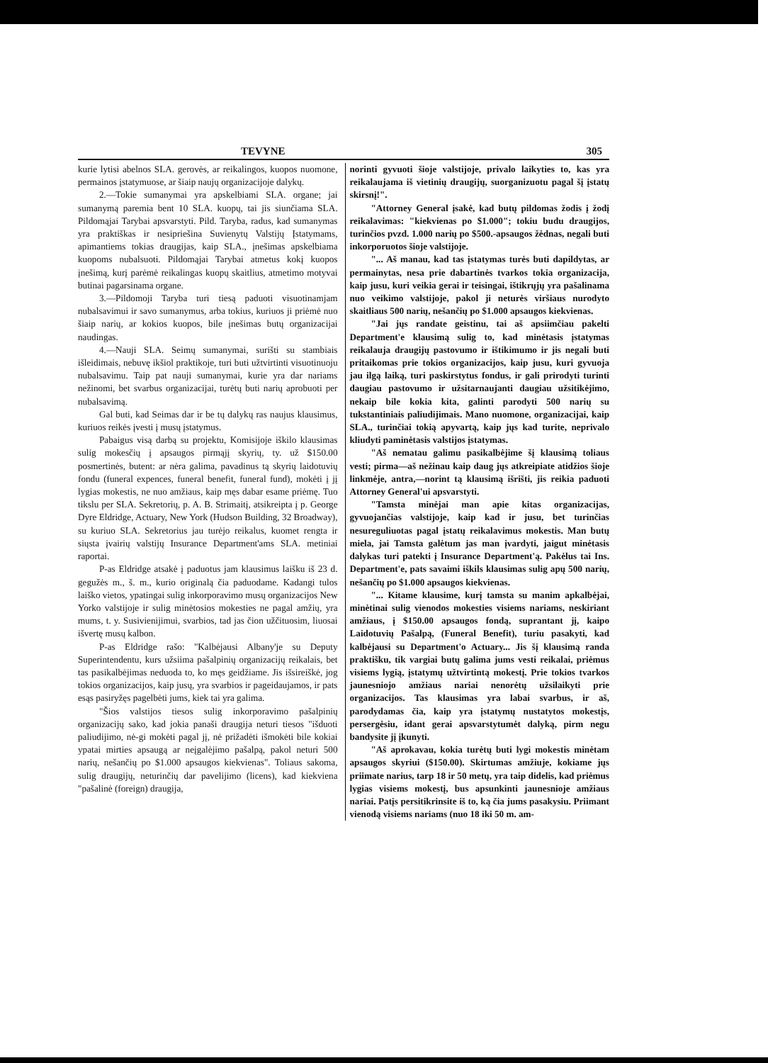TEVYNE 305
kurie lytisi abelnos SLA. gerovės, ar reikalingos, kuopos nuomone, permainos įstatymuose, ar šiaip naujų organizacijoje dalykų.
2.—Tokie sumanymai yra apskelbiami SLA. organe; jai sumanymą paremia bent 10 SLA. kuopų, tai jis siunčiama SLA. Pildomąjai Tarybai apsvarstyti. Pild. Taryba, radus, kad sumanymas yra praktiškas ir nesipriešina Suvienytų Valstijų Įstatymams, apimantiems tokias draugijas, kaip SLA., įnešimas apskelbiama kuopoms nubalsuoti. Pildomąjai Tarybai atmetus kokį kuopos įnešimą, kurį parėmė reikalingas kuopų skaitlius, atmetimo motyvai butinai pagarsinama organe.
3.—Pildomoji Taryba turi tiesą paduoti visuotinamjam nubalsavimui ir savo sumanymus, arba tokius, kuriuos ji priėmė nuo šiaip narių, ar kokios kuopos, bile įnešimas butų organizacijai naudingas.
4.—Nauji SLA. Seimų sumanymai, surišti su stambiais išleidimais, nebuvę ikšiol praktikoje, turi buti užtvirtinti visuotinuoju nubalsavimu. Taip pat nauji sumanymai, kurie yra dar nariams nežinomi, bet svarbus organizacijai, turėtų buti narių aprobuoti per nubalsavimą.
Gal buti, kad Seimas dar ir be tų dalykų ras naujus klausimus, kuriuos reikės įvesti į musų įstatymus.
Pabaigus visą darbą su projektu, Komisijoje iškilo klausimas sulig mokesčių į apsaugos pirmąjį skyrių, ty. už $150.00 posmertinės, butent: ar nėra galima, pavadinus tą skyrių laidotuvių fondu (funeral expences, funeral benefit, funeral fund), mokėti į jį lygias mokestis, ne nuo amžiaus, kaip męs dabar esame priėmę. Tuo tikslu per SLA. Sekretorių, p. A. B. Strimaitį, atsikreipta į p. George Dyre Eldridge, Actuary, New York (Hudson Building, 32 Broadway), su kuriuo SLA. Sekretorius jau turėjo reikalus, kuomet rengta ir siųsta įvairių valstijų Insurance Department'ams SLA. metiniai raportai.
P-as Eldridge atsakė į paduotus jam klausimus laišku iš 23 d. gegužės m., š. m., kurio originalą čia paduodame. Kadangi tulos laiško vietos, ypatingai sulig inkorporavimo musų organizacijos New Yorko valstijoje ir sulig minėtosios mokesties ne pagal amžių, yra mums, t. y. Susivienijimui, svarbios, tad jas čion užčituosim, liuosai išvertę musų kalbon.
P-as Eldridge rašo: "Kalbėjausi Albany'je su Deputy Superintendentu, kurs užsiima pašalpinių organizacijų reikalais, bet tas pasikalbėjimas neduoda to, ko męs geidžiame. Jis išsireiškė, jog tokios organizacijos, kaip jusų, yra svarbios ir pageidaujamos, ir pats esąs pasiryžęs pagelbėti jums, kiek tai yra galima.
"Šios valstijos tiesos sulig inkorporavimo pašalpinių organizacijų sako, kad jokia panaši draugija neturi tiesos "išduoti paliudijimo, nė-gi mokėti pagal jį, nė prižadėti išmokėti bile kokiai ypatai mirties apsaugą ar neįgalėjimo pašalpą, pakol neturi 500 narių, nešančių po $1.000 apsaugos kiekvienas". Toliaus sakoma, sulig draugijų, neturinčių dar pavelijimo (licens), kad kiekviena "pašalinė (foreign) draugija,
norinti gyvuoti šioje valstijoje, privalo laikyties to, kas yra reikalaujama iš vietinių draugijų, suorganizuotu pagal šį įstatų skirsnį!".
"Attorney General įsakė, kad butų pildomas žodis į žodį reikalavimas: "kiekvienas po $1.000"; tokiu budu draugijos, turinčios pvzd. 1.000 narių po $500.-apsaugos žėdnas, negali buti inkorporuotos šioje valstijoje.
"... Aš manau, kad tas įstatymas turės buti dapildytas, ar permainytas, nesa prie dabartinės tvarkos tokia organizacija, kaip jusu, kuri veikia gerai ir teisingai, ištikrųjų yra pašalinama nuo veikimo valstijoje, pakol ji neturės viršiaus nurodyto skaitliaus 500 narių, nešančių po $1.000 apsaugos kiekvienas.
"Jai jųs randate geistinu, tai aš apsiimčiau pakelti Department'e klausimą sulig to, kad minėtasis įstatymas reikalauja draugijų pastovumo ir ištikimumo ir jis negali buti pritaikomas prie tokios organizacijos, kaip jusu, kuri gyvuoja jau ilgą laiką, turi paskirstytus fondus, ir gali prirodyti turinti daugiau pastovumo ir užsitarnaujanti daugiau užsitikėjimo, nekaip bile kokia kita, galinti parodyti 500 narių su tukstantiniais paliudijimais. Mano nuomone, organizacijai, kaip SLA., turinčiai tokią apyvartą, kaip jųs kad turite, neprivalo kliudyti paminėtasis valstijos įstatymas.
"Aš nematau galimu pasikalbėjime šį klausimą toliaus vesti; pirma—aš nežinau kaip daug jųs atkreipiate atidžios šioje linkmėje, antra,—norint tą klausimą išrišti, jis reikia paduoti Attorney General'ui apsvarstyti.
"Tamsta minėjai man apie kitas organizacijas, gyvuojančias valstijoje, kaip kad ir jusu, bet turinčias nesureguliuotas pagal įstatų reikalavimus mokestis. Man butų miela, jai Tamsta galėtum jas man įvardyti, jaigut minėtasis dalykas turi patekti į Insurance Department'ą. Pakėlus tai Ins. Department'e, pats savaimi iškils klausimas sulig apų 500 narių, nešančių po $1.000 apsaugos kiekvienas.
"... Kitame klausime, kurį tamsta su manim apkalbėjai, minėtinai sulig vienodos mokesties visiems nariams, neskiriant amžiaus, į $150.00 apsaugos fondą, suprantant jį, kaipo Laidotuvių Pašalpą, (Funeral Benefit), turiu pasakyti, kad kalbėjausi su Department'o Actuary... Jis šį klausimą randa praktišku, tik vargiai butų galima jums vesti reikalai, priėmus visiems lygią, įstatymų užtvirtintą mokestį. Prie tokios tvarkos jaunesniojo amžiaus nariai nenorėtų užsilaikyti prie organizacijos. Tas klausimas yra labai svarbus, ir aš, parodydamas čia, kaip yra įstatymų nustatytos mokestįs, persergėsiu, idant gerai apsvarstytumėt dalyką, pirm negu bandysite jį įkunyti.
"Aš aprokavau, kokia turėtų buti lygi mokestis minėtam apsaugos skyriui ($150.00). Skirtumas amžiuje, kokiame jųs priimate narius, tarp 18 ir 50 metų, yra taip didelis, kad priėmus lygias visiems mokestį, bus apsunkinti jaunesnioje amžiaus nariai. Patįs persitikrinsite iš to, ką čia jums pasakysiu. Priimant vienodą visiems nariams (nuo 18 iki 50 m. am-